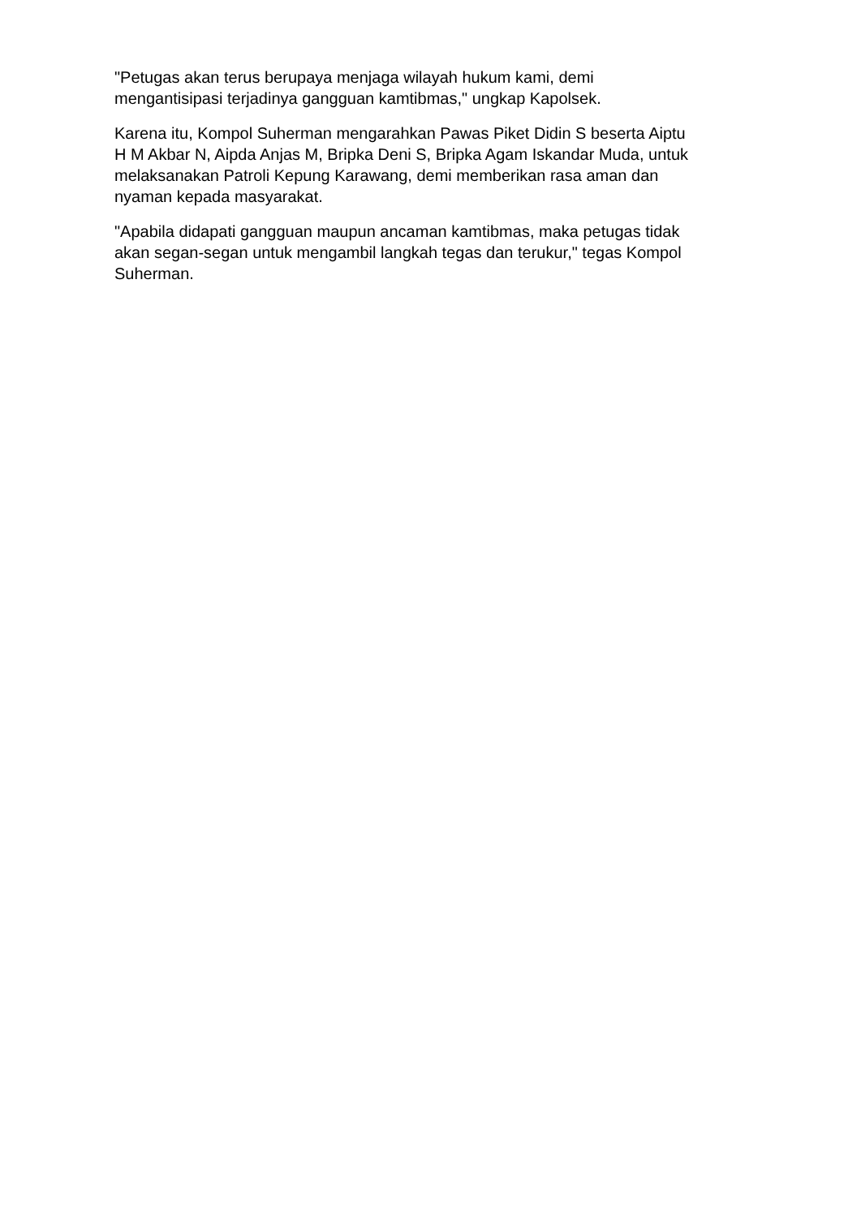"Petugas akan terus berupaya menjaga wilayah hukum kami, demi
mengantisipasi terjadinya gangguan kamtibmas," ungkap Kapolsek.
Karena itu, Kompol Suherman mengarahkan Pawas Piket Didin S beserta Aiptu
H M Akbar N, Aipda Anjas M, Bripka Deni S, Bripka Agam Iskandar Muda, untuk
melaksanakan Patroli Kepung Karawang, demi memberikan rasa aman dan
nyaman kepada masyarakat.
"Apabila didapati gangguan maupun ancaman kamtibmas, maka petugas tidak
akan segan-segan untuk mengambil langkah tegas dan terukur," tegas Kompol
Suherman.